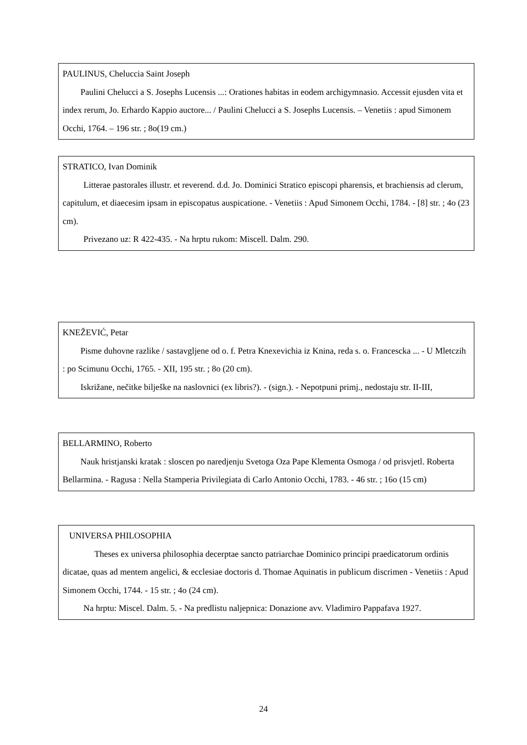PAULINUS, Cheluccia Saint Joseph
Paulini Chelucci a S. Josephs Lucensis ...: Orationes habitas in eodem archigymnasio. Accessit ejusden vita et index rerum, Jo. Erhardo Kappio auctore... / Paulini Chelucci a S. Josephs Lucensis. – Venetiis : apud Simonem Occhi, 1764. – 196 str. ; 8o(19 cm.)
STRATICO, Ivan Dominik
Litterae pastorales illustr. et reverend. d.d. Jo. Dominici Stratico episcopi pharensis, et brachiensis ad clerum, capitulum, et diaecesim ipsam in episcopatus auspicatione. - Venetiis : Apud Simonem Occhi, 1784. - [8] str. ; 4o (23 cm).
Privezano uz: R 422-435. - Na hrptu rukom: Miscell. Dalm. 290.
KNEŽEVIĆ, Petar
Pisme duhovne razlike / sastavgljene od o. f. Petra Knexevichia iz Knina, reda s. o. Francescka ... - U Mletczih : po Scimunu Occhi, 1765. - XII, 195 str. ; 8o (20 cm).
Iskrižane, nečitke bilješke na naslovnici (ex libris?). - (sign.). - Nepotpuni primj., nedostaju str. II-III,
BELLARMINO, Roberto
Nauk hristjanski kratak : sloscen po naredjenju Svetoga Oza Pape Klementa Osmoga / od prisvjetl. Roberta Bellarmina. - Ragusa : Nella Stamperia Privilegiata di Carlo Antonio Occhi, 1783. - 46 str. ; 16o (15 cm)
UNIVERSA PHILOSOPHIA
Theses ex universa philosophia decerptae sancto patriarchae Dominico principi praedicatorum ordinis dicatae, quas ad mentem angelici, & ecclesiae doctoris d. Thomae Aquinatis in publicum discrimen - Venetiis : Apud Simonem Occhi, 1744. - 15 str. ; 4o (24 cm).
Na hrptu: Miscel. Dalm. 5. - Na predlistu naljepnica: Donazione avv. Vladimiro Pappafava 1927.
24